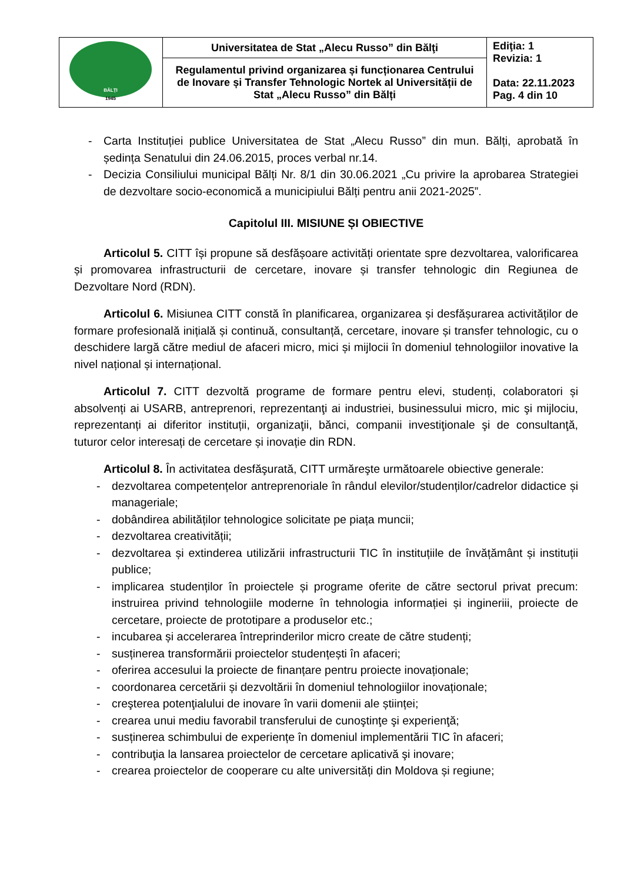| BĂLȚI 1945 | Universitatea de Stat „Alecu Russo” din Bălţi | Ediţia: 1 Revizia: 1 Data: 22.11.2023 Pag. 4 din 10 |
| | Regulamentul privind organizarea și funcționarea Centrului de Inovare și Transfer Tehnologic Nortek al Universității de Stat „Alecu Russo” din Bălți | |
- Carta Instituției publice Universitatea de Stat „Alecu Russo” din mun. Bălți, aprobată în ședința Senatului din 24.06.2015, proces verbal nr.14.
- Decizia Consiliului municipal Bălți Nr. 8/1 din 30.06.2021 „Cu privire la aprobarea Strategiei de dezvoltare socio-economică a municipiului Bălți pentru anii 2021-2025”.
Capitolul III. MISIUNE ȘI OBIECTIVE
Articolul 5. CITT își propune să desfășoare activități orientate spre dezvoltarea, valorificarea și promovarea infrastructurii de cercetare, inovare și transfer tehnologic din Regiunea de Dezvoltare Nord (RDN).
Articolul 6. Misiunea CITT constă în planificarea, organizarea și desfășurarea activităților de formare profesională inițială și continuă, consultanță, cercetare, inovare și transfer tehnologic, cu o deschidere largă către mediul de afaceri micro, mici și mijlocii în domeniul tehnologiilor inovative la nivel național și internațional.
Articolul 7. CITT dezvoltă programe de formare pentru elevi, studenți, colaboratori și absolvenți ai USARB, antreprenori, reprezentanţi ai industriei, businessului micro, mic şi mijlociu, reprezentanți ai diferitor instituții, organizaţii, bănci, companii investiţionale şi de consultanţă, tuturor celor interesați de cercetare și inovație din RDN.
Articolul 8. În activitatea desfăşurată, CITT urmăreşte următoarele obiective generale:
- dezvoltarea competențelor antreprenoriale în rândul elevilor/studenților/cadrelor didactice și manageriale;
- dobândirea abilităților tehnologice solicitate pe piața muncii;
- dezvoltarea creativității;
- dezvoltarea și extinderea utilizării infrastructurii TIC în instituțiile de învățământ și instituții publice;
- implicarea studenților în proiectele și programe oferite de către sectorul privat precum: instruirea privind tehnologiile moderne în tehnologia informației și ingineriii, proiecte de cercetare, proiecte de prototipare a produselor etc.;
- incubarea și accelerarea întreprinderilor micro create de către studenți;
- susținerea transformării proiectelor studențești în afaceri;
- oferirea accesului la proiecte de finanțare pentru proiecte inovaționale;
- coordonarea cercetării și dezvoltării în domeniul tehnologiilor inovaționale;
- creşterea potenţialului de inovare în varii domenii ale științei;
- crearea unui mediu favorabil transferului de cunoştinţe şi experienţă;
- susținerea schimbului de experiențe în domeniul implementării TIC în afaceri;
- contribuţia la lansarea proiectelor de cercetare aplicativă şi inovare;
- crearea proiectelor de cooperare cu alte universități din Moldova și regiune;